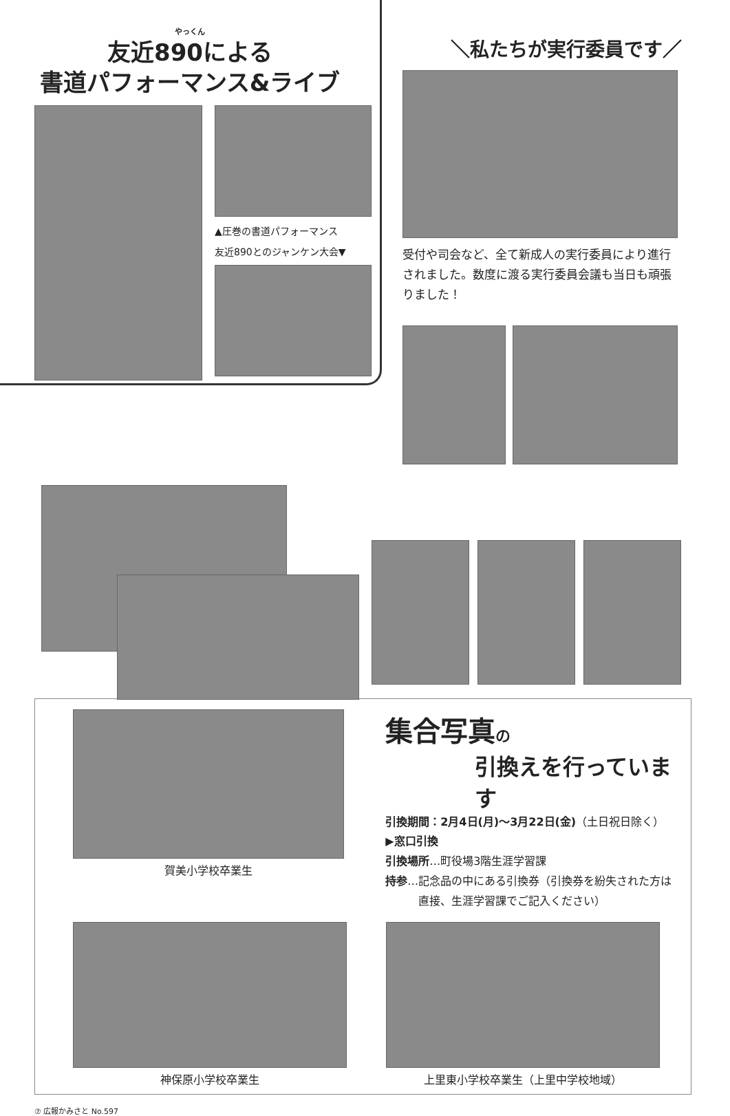やっくん
友近890による
書道パフォーマンス&ライブ
▲圧巻の書道パフォーマンス
友近890とのジャンケン大会▼
＼私たちが実行委員です／
受付や司会など、全て新成人の実行委員により進行されました。数度に渡る実行委員会議も当日も頑張りました！
賀美小学校卒業生
集合写真の
引換えを行っています
引換期間：2月4日(月)～3月22日(金)（土日祝日除く）
▶窓口引換
引換場所…町役場3階生涯学習課
持参…記念品の中にある引換券（引換券を紛失された方は
　　　直接、生涯学習課でご記入ください）
神保原小学校卒業生 上里東小学校卒業生（上里中学校地域）
⑦ 広報かみさと No.597